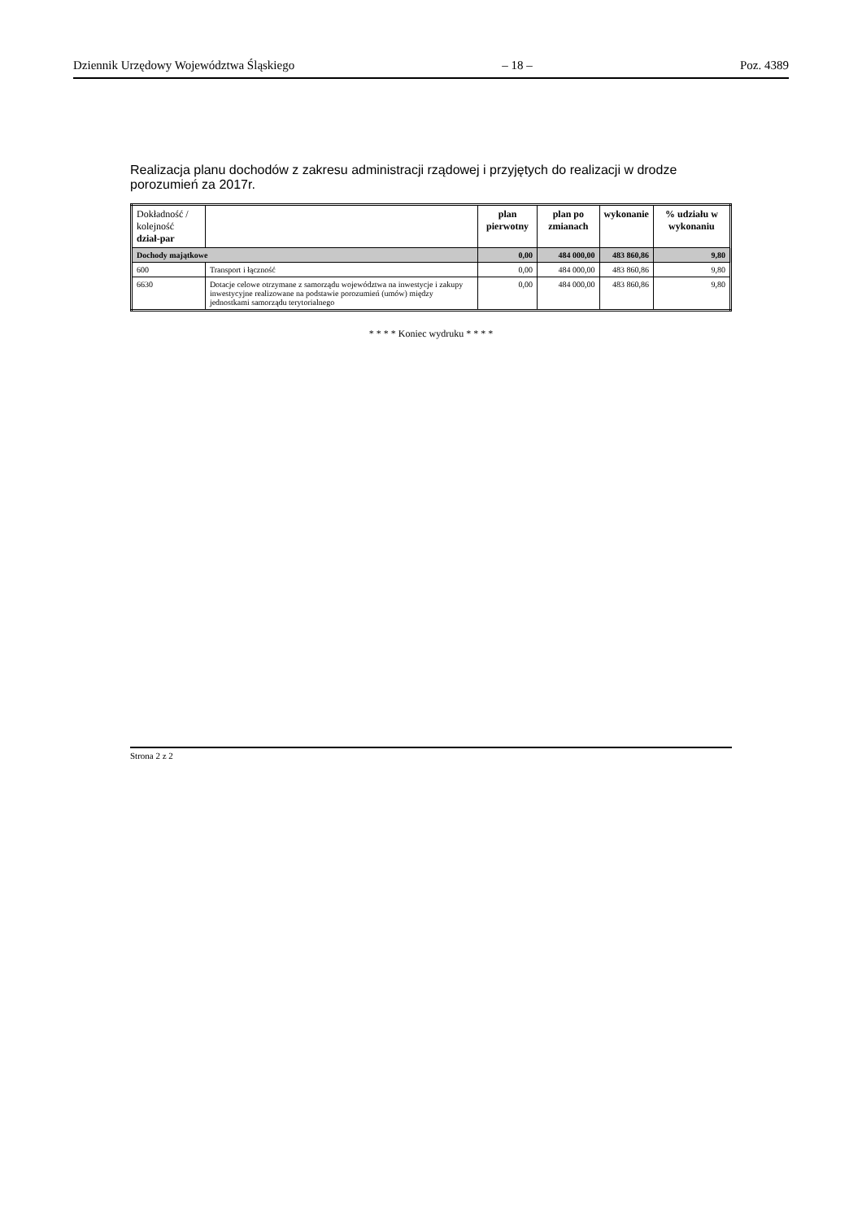Dziennik Urzędowy Województwa Śląskiego – 18 – Poz. 4389
Realizacja planu dochodów z zakresu administracji rządowej i przyjętych do realizacji w drodze porozumień za 2017r.
| Dokładność / kolejność dział-par | | plan pierwotny | plan po zmianach | wykonanie | % udziału w wykonaniu |
| --- | --- | --- | --- | --- | --- |
| Dochody majątkowe | | 0,00 | 484 000,00 | 483 860,86 | 9,80 |
| 600 | Transport i łączność | 0,00 | 484 000,00 | 483 860,86 | 9,80 |
| 6630 | Dotacje celowe otrzymane z samorządu województwa na inwestycje i zakupy inwestycyjne realizowane na podstawie porozumień (umów) między jednostkami samorządu terytorialnego | 0,00 | 484 000,00 | 483 860,86 | 9,80 |
* * * * Koniec wydruku * * * *
Strona 2 z 2